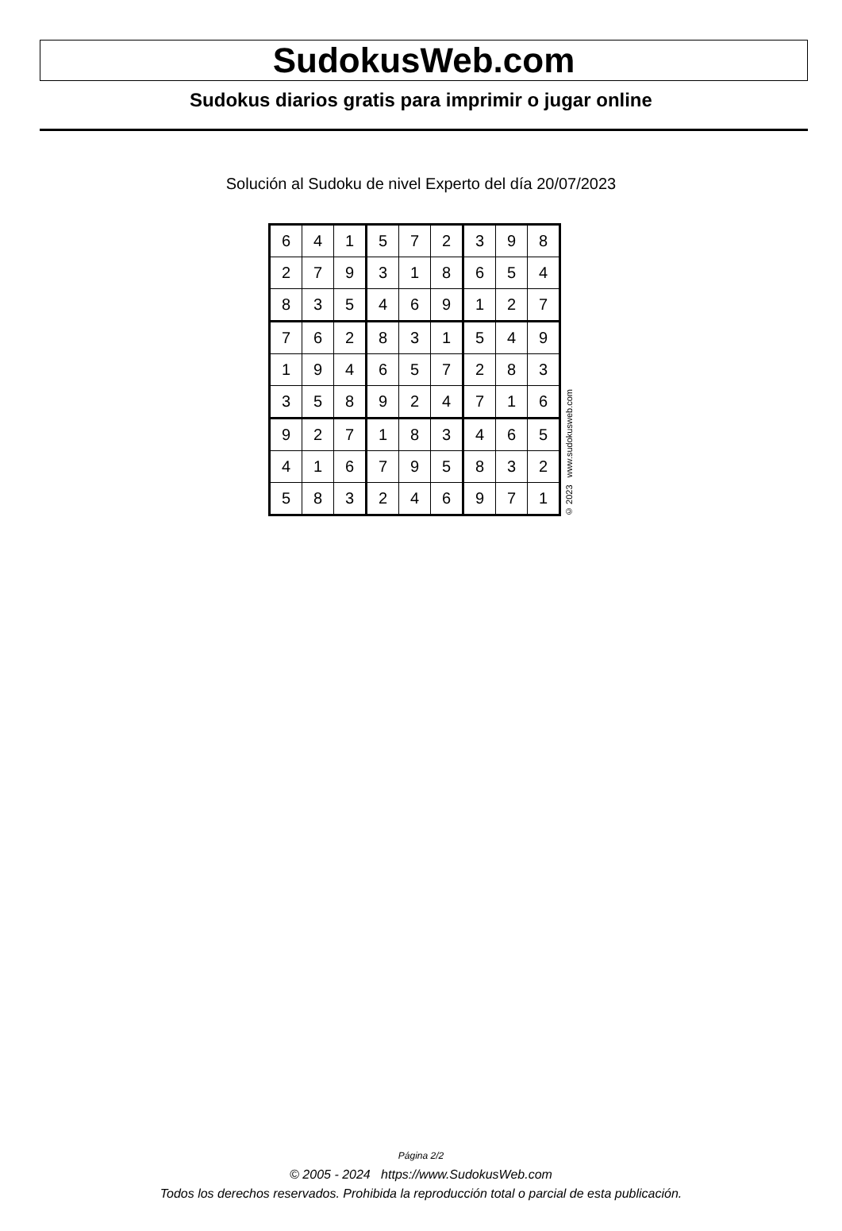SudokusWeb.com
Sudokus diarios gratis para imprimir o jugar online
Solución al Sudoku de nivel Experto del día 20/07/2023
| 6 | 4 | 1 | 5 | 7 | 2 | 3 | 9 | 8 |
| 2 | 7 | 9 | 3 | 1 | 8 | 6 | 5 | 4 |
| 8 | 3 | 5 | 4 | 6 | 9 | 1 | 2 | 7 |
| 7 | 6 | 2 | 8 | 3 | 1 | 5 | 4 | 9 |
| 1 | 9 | 4 | 6 | 5 | 7 | 2 | 8 | 3 |
| 3 | 5 | 8 | 9 | 2 | 4 | 7 | 1 | 6 |
| 9 | 2 | 7 | 1 | 8 | 3 | 4 | 6 | 5 |
| 4 | 1 | 6 | 7 | 9 | 5 | 8 | 3 | 2 |
| 5 | 8 | 3 | 2 | 4 | 6 | 9 | 7 | 1 |
© 2023 www.sudokusweb.com
Página 2/2
© 2005 - 2024 https://www.SudokusWeb.com
Todos los derechos reservados. Prohibida la reproducción total o parcial de esta publicación.